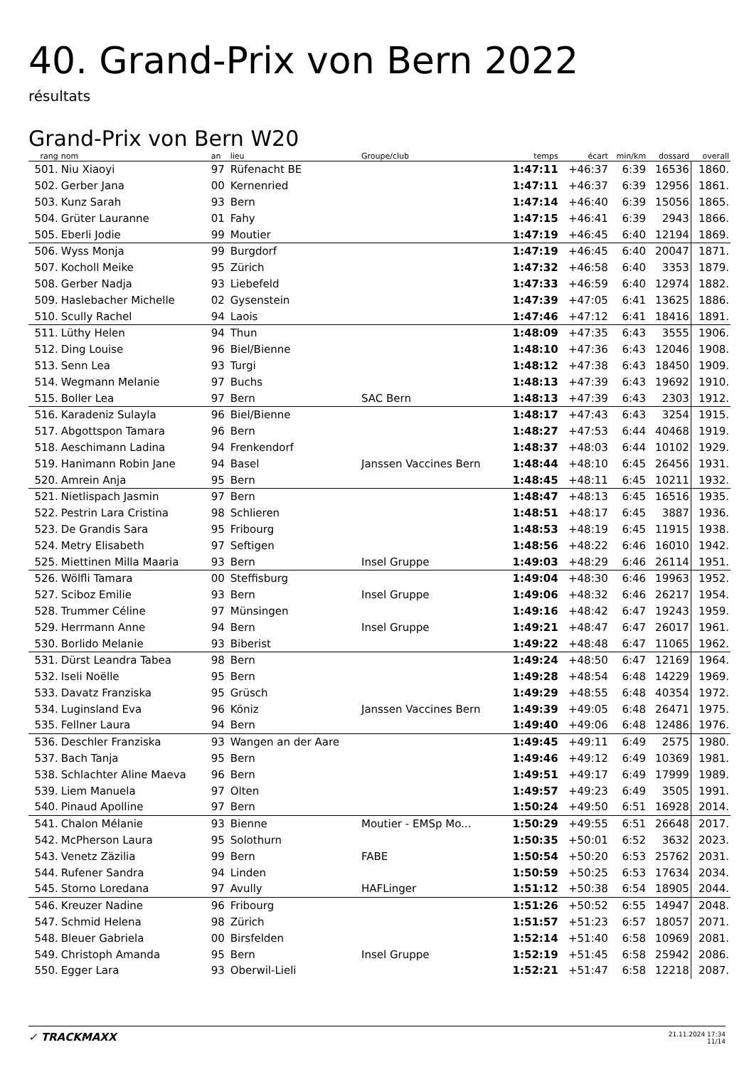40. Grand-Prix von Bern 2022
résultats
Grand-Prix von Bern W20
| rang | nom | an | lieu | Groupe/club | temps | écart | min/km | dossard | overall |
| --- | --- | --- | --- | --- | --- | --- | --- | --- | --- |
| 501. | Niu Xiaoyi | 97 | Rüfenacht BE | | 1:47:11 | +46:37 | 6:39 | 16536 | 1860. |
| 502. | Gerber Jana | 00 | Kernenried | | 1:47:11 | +46:37 | 6:39 | 12956 | 1861. |
| 503. | Kunz Sarah | 93 | Bern | | 1:47:14 | +46:40 | 6:39 | 15056 | 1865. |
| 504. | Grüter Lauranne | 01 | Fahy | | 1:47:15 | +46:41 | 6:39 | 2943 | 1866. |
| 505. | Eberli Jodie | 99 | Moutier | | 1:47:19 | +46:45 | 6:40 | 12194 | 1869. |
| 506. | Wyss Monja | 99 | Burgdorf | | 1:47:19 | +46:45 | 6:40 | 20047 | 1871. |
| 507. | Kocholl Meike | 95 | Zürich | | 1:47:32 | +46:58 | 6:40 | 3353 | 1879. |
| 508. | Gerber Nadja | 93 | Liebefeld | | 1:47:33 | +46:59 | 6:40 | 12974 | 1882. |
| 509. | Haslebacher Michelle | 02 | Gysenstein | | 1:47:39 | +47:05 | 6:41 | 13625 | 1886. |
| 510. | Scully Rachel | 94 | Laois | | 1:47:46 | +47:12 | 6:41 | 18416 | 1891. |
| 511. | Lüthy Helen | 94 | Thun | | 1:48:09 | +47:35 | 6:43 | 3555 | 1906. |
| 512. | Ding Louise | 96 | Biel/Bienne | | 1:48:10 | +47:36 | 6:43 | 12046 | 1908. |
| 513. | Senn Lea | 93 | Turgi | | 1:48:12 | +47:38 | 6:43 | 18450 | 1909. |
| 514. | Wegmann Melanie | 97 | Buchs | | 1:48:13 | +47:39 | 6:43 | 19692 | 1910. |
| 515. | Boller Lea | 97 | Bern | SAC Bern | 1:48:13 | +47:39 | 6:43 | 2303 | 1912. |
| 516. | Karadeniz Sulayla | 96 | Biel/Bienne | | 1:48:17 | +47:43 | 6:43 | 3254 | 1915. |
| 517. | Abgottspon Tamara | 96 | Bern | | 1:48:27 | +47:53 | 6:44 | 40468 | 1919. |
| 518. | Aeschimann Ladina | 94 | Frenkendorf | | 1:48:37 | +48:03 | 6:44 | 10102 | 1929. |
| 519. | Hanimann Robin Jane | 94 | Basel | Janssen Vaccines Bern | 1:48:44 | +48:10 | 6:45 | 26456 | 1931. |
| 520. | Amrein Anja | 95 | Bern | | 1:48:45 | +48:11 | 6:45 | 10211 | 1932. |
| 521. | Nietlispach Jasmin | 97 | Bern | | 1:48:47 | +48:13 | 6:45 | 16516 | 1935. |
| 522. | Pestrin Lara Cristina | 98 | Schlieren | | 1:48:51 | +48:17 | 6:45 | 3887 | 1936. |
| 523. | De Grandis Sara | 95 | Fribourg | | 1:48:53 | +48:19 | 6:45 | 11915 | 1938. |
| 524. | Metry Elisabeth | 97 | Seftigen | | 1:48:56 | +48:22 | 6:46 | 16010 | 1942. |
| 525. | Miettinen Milla Maaria | 93 | Bern | Insel Gruppe | 1:49:03 | +48:29 | 6:46 | 26114 | 1951. |
| 526. | Wölfli Tamara | 00 | Steffisburg | | 1:49:04 | +48:30 | 6:46 | 19963 | 1952. |
| 527. | Sciboz Emilie | 93 | Bern | Insel Gruppe | 1:49:06 | +48:32 | 6:46 | 26217 | 1954. |
| 528. | Trummer Céline | 97 | Münsingen | | 1:49:16 | +48:42 | 6:47 | 19243 | 1959. |
| 529. | Herrmann Anne | 94 | Bern | Insel Gruppe | 1:49:21 | +48:47 | 6:47 | 26017 | 1961. |
| 530. | Borlido Melanie | 93 | Biberist | | 1:49:22 | +48:48 | 6:47 | 11065 | 1962. |
| 531. | Dürst Leandra Tabea | 98 | Bern | | 1:49:24 | +48:50 | 6:47 | 12169 | 1964. |
| 532. | Iseli Noëlle | 95 | Bern | | 1:49:28 | +48:54 | 6:48 | 14229 | 1969. |
| 533. | Davatz Franziska | 95 | Grüsch | | 1:49:29 | +48:55 | 6:48 | 40354 | 1972. |
| 534. | Luginsland Eva | 96 | Köniz | Janssen Vaccines Bern | 1:49:39 | +49:05 | 6:48 | 26471 | 1975. |
| 535. | Fellner Laura | 94 | Bern | | 1:49:40 | +49:06 | 6:48 | 12486 | 1976. |
| 536. | Deschler Franziska | 93 | Wangen an der Aare | | 1:49:45 | +49:11 | 6:49 | 2575 | 1980. |
| 537. | Bach Tanja | 95 | Bern | | 1:49:46 | +49:12 | 6:49 | 10369 | 1981. |
| 538. | Schlachter Aline Maeva | 96 | Bern | | 1:49:51 | +49:17 | 6:49 | 17999 | 1989. |
| 539. | Liem Manuela | 97 | Olten | | 1:49:57 | +49:23 | 6:49 | 3505 | 1991. |
| 540. | Pinaud Apolline | 97 | Bern | | 1:50:24 | +49:50 | 6:51 | 16928 | 2014. |
| 541. | Chalon Mélanie | 93 | Bienne | Moutier - EMSp Mo... | 1:50:29 | +49:55 | 6:51 | 26648 | 2017. |
| 542. | McPherson Laura | 95 | Solothurn | | 1:50:35 | +50:01 | 6:52 | 3632 | 2023. |
| 543. | Venetz Zäzilia | 99 | Bern | FABE | 1:50:54 | +50:20 | 6:53 | 25762 | 2031. |
| 544. | Rufener Sandra | 94 | Linden | | 1:50:59 | +50:25 | 6:53 | 17634 | 2034. |
| 545. | Storno Loredana | 97 | Avully | HAFLinger | 1:51:12 | +50:38 | 6:54 | 18905 | 2044. |
| 546. | Kreuzer Nadine | 96 | Fribourg | | 1:51:26 | +50:52 | 6:55 | 14947 | 2048. |
| 547. | Schmid Helena | 98 | Zürich | | 1:51:57 | +51:23 | 6:57 | 18057 | 2071. |
| 548. | Bleuer Gabriela | 00 | Birsfelden | | 1:52:14 | +51:40 | 6:58 | 10969 | 2081. |
| 549. | Christoph Amanda | 95 | Bern | Insel Gruppe | 1:52:19 | +51:45 | 6:58 | 25942 | 2086. |
| 550. | Egger Lara | 93 | Oberwil-Lieli | | 1:52:21 | +51:47 | 6:58 | 12218 | 2087. |
✓ TRACKMAXX
21.11.2024 17:34
11/14